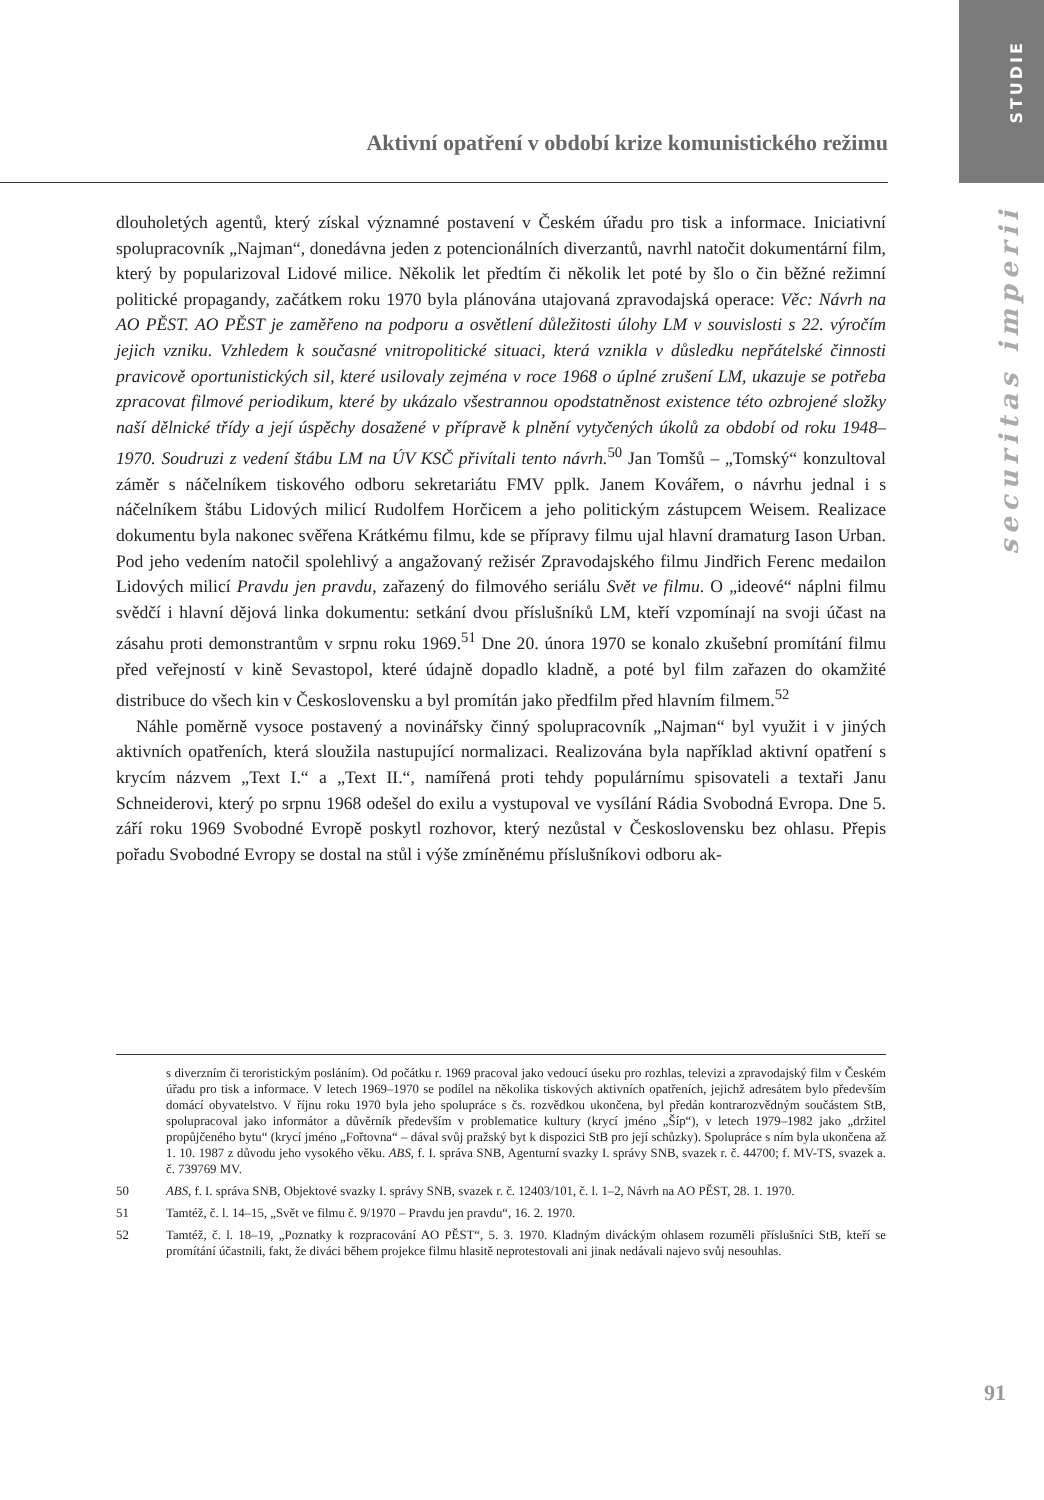STUDIE
securitas imperii
Aktivní opatření v období krize komunistického režimu
dlouholetých agentů, který získal významné postavení v Českém úřadu pro tisk a informace. Iniciativní spolupracovník „Najman“, donedávna jeden z potencionálních diverzantů, navrhl natočit dokumentární film, který by popularizoval Lidové milice. Několik let předtím či několik let poté by šlo o čin běžné režimní politické propagandy, začátkem roku 1970 byla plánována utajovaná zpravodajská operace: Věc: Návrh na AO PĚST. AO PĚST je zaměřeno na podporu a osvětlení důležitosti úlohy LM v souvislosti s 22. výročím jejich vzniku. Vzhledem k současné vnitropolitické situaci, která vznikla v důsledku nepřátelské činnosti pravicově oportunistických sil, které usilovaly zejména v roce 1968 o úplné zrušení LM, ukazuje se potřeba zpracovat filmové periodikum, které by ukázalo všestrannou opodstatněnost existence této ozbrojené složky naší dělnické třídy a její úspěchy dosažené v přípravě k plnění vytyčených úkolů za období od roku 1948–1970. Soudruzi z vedení štábu LM na ÚV KSČ přivítali tento návrh.<sup>50</sup> Jan Tomšů – „Tomský“ konzultoval záměr s náčelníkem tiskového odboru sekretariátu FMV pplk. Janem Kovářem, o návrhu jednal i s náčelníkem štábu Lidových milicí Rudolfem Horčicem a jeho politickým zástupcem Weisem. Realizace dokumentu byla nakonec svěřena Krátkému filmu, kde se přípravy filmu ujal hlavní dramaturg Iason Urban. Pod jeho vedením natočil spolehlivý a angažovaný režisér Zpravodajského filmu Jindřich Ferenc medailon Lidových milicí Pravdu jen pravdu, zařazený do filmového seriálu Svět ve filmu. O „ideové“ náplni filmu svědčí i hlavní dějová linka dokumentu: setkání dvou příslušníků LM, kteří vzpomínají na svoji účast na zásahu proti demonstrantům v srpnu roku 1969.<sup>51</sup> Dne 20. února 1970 se konalo zkušební promítání filmu před veřejností v kině Sevastopol, které údajně dopadlo kladně, a poté byl film zařazen do okamžité distribuce do všech kin v Československu a byl promítán jako předfilm před hlavním filmem.<sup>52</sup>
Náhle poměrně vysoce postavený a novinářsky činný spolupracovník „Najman“ byl využit i v jiných aktivních opatřeních, která sloužila nastupující normalizaci. Realizována byla například aktivní opatření s krycím názvem „Text I.“ a „Text II.“, namířená proti tehdy populárnímu spisovateli a textaři Janu Schneiderovi, který po srpnu 1968 odešel do exilu a vystupoval ve vysílání Rádia Svobodná Evropa. Dne 5. září roku 1969 Svobodné Evropě poskytl rozhovor, který nezůstal v Československu bez ohlasu. Přepis pořadu Svobodné Evropy se dostal na stůl i výše zmíněnému příslušníkovi odboru ak-
s diverzním či teroristickým posláním). Od počátku r. 1969 pracoval jako vedoucí úseku pro rozhlas, televizi a zpravodajský film v Českém úřadu pro tisk a informace. V letech 1969–1970 se podílel na několika tiskových aktivních opatřeních, jejichž adresátem bylo především domácí obyvatelstvo. V říjnu roku 1970 byla jeho spolupráce s čs. rozvědkou ukončena, byl předán kontrarozvědným součástem StB, spolupracoval jako informátor a důvěrník především v problematice kultury (krycí jméno „Šíp“), v letech 1979–1982 jako „držitel propůjčeného bytu“ (krycí jméno „Fořtovna“ – dával svůj pražský byt k dispozici StB pro její schůzky). Spolupráce s ním byla ukončena až 1. 10. 1987 z důvodu jeho vysokého věku. ABS, f. I. správa SNB, Agenturní svazky I. správy SNB, svazek r. č. 44700; f. MV-TS, svazek a. č. 739769 MV.
50 ABS, f. I. správa SNB, Objektové svazky I. správy SNB, svazek r. č. 12403/101, č. l. 1–2, Návrh na AO PĚST, 28. 1. 1970.
51 Tamtéž, č. l. 14–15, „Svět ve filmu č. 9/1970 – Pravdu jen pravdu“, 16. 2. 1970.
52 Tamtéž, č. l. 18–19, „Poznatky k rozpracování AO PĚST“, 5. 3. 1970. Kladným diváckým ohlasem rozuměli příslušníci StB, kteří se promítání účastnili, fakt, že diváci během projekce filmu hlasitě neprotestovali ani jinak nedávali najevo svůj nesouhlas.
91